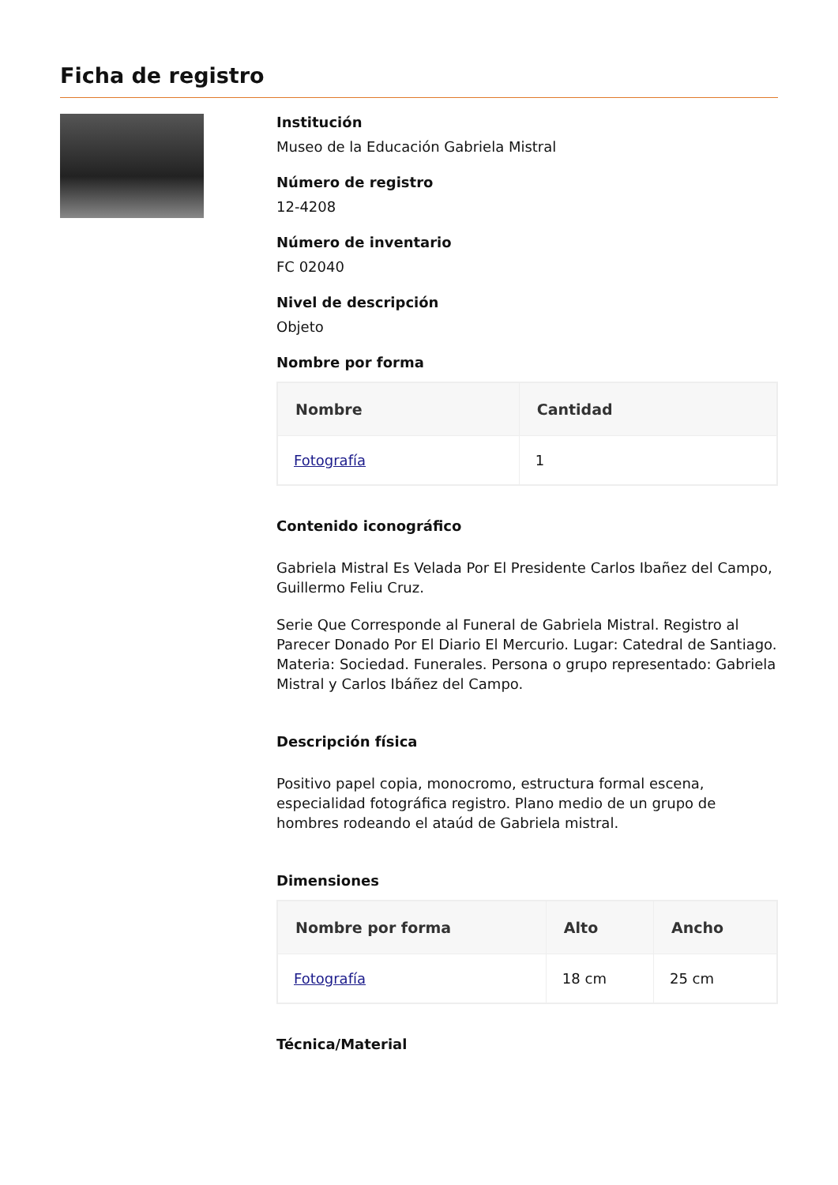Ficha de registro
Institución
Museo de la Educación Gabriela Mistral
Número de registro
12-4208
Número de inventario
FC 02040
Nivel de descripción
Objeto
Nombre por forma
| Nombre | Cantidad |
| --- | --- |
| Fotografía | 1 |
Contenido iconográfico
Gabriela Mistral Es Velada Por El Presidente Carlos Ibañez del Campo, Guillermo Feliu Cruz.
Serie Que Corresponde al Funeral de Gabriela Mistral. Registro al Parecer Donado Por El Diario El Mercurio. Lugar: Catedral de Santiago. Materia: Sociedad. Funerales. Persona o grupo representado: Gabriela Mistral y Carlos Ibáñez del Campo.
Descripción física
Positivo papel copia, monocromo, estructura formal escena, especialidad fotográfica registro. Plano medio de un grupo de hombres rodeando el ataúd de Gabriela mistral.
Dimensiones
| Nombre por forma | Alto | Ancho |
| --- | --- | --- |
| Fotografía | 18 cm | 25 cm |
Técnica/Material